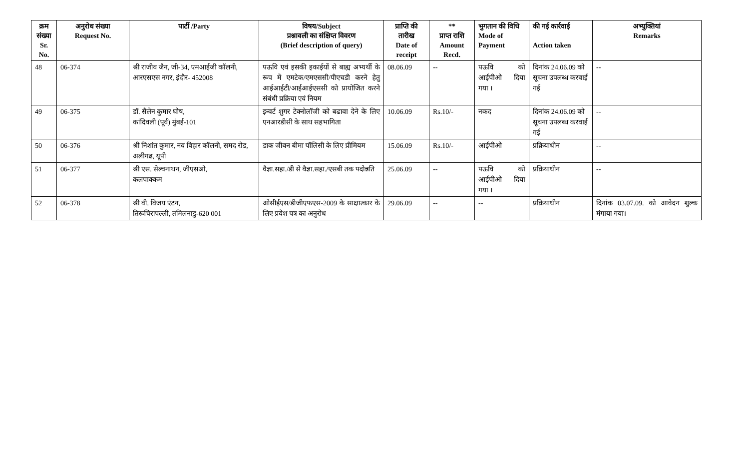| क्रम संख्या Sr. No. | अनुरोध संख्या Request No. | पार्टी /Party | विषय/Subject प्रश्नावली का संक्षिप्त विवरण (Brief description of query) | प्राप्ति की तारीख Date of receipt | ** प्राप्त राशि Amount Recd. | भुगतान की विधि Mode of Payment | की गई कार्रवाई Action taken | अभ्युक्तियां Remarks |
| --- | --- | --- | --- | --- | --- | --- | --- | --- |
| 48 | 06-374 | श्री राजीव जैन, जी-34, एमआईजी कॉलनी, आरएसएस नगर, इंदौर- 452008 | पऊवि एवं इसकी इकाईयों से बाह्य अभ्यर्थी के रूप में एमटेक/एमएससी/पीएचडी करने हेतु आईआईटी/आईआईएससी को प्रायोजित करने संबंधी प्रक्रिया एवं नियम | 08.06.09 | -- | पऊवि को आईपीओ दिया गया । | दिनांक 24.06.09 को सूचना उपलब्ध करवाई गई | -- |
| 49 | 06-375 | डॉ. सैलेन कुमार घोष, कांदिवली (पूर्व) मुंबई-101 | इन्वर्ट शुगर टेक्नोलॉजी को बढावा देने के लिए एनआरडीसी के साथ सहभागिता | 10.06.09 | Rs.10/- | नकद | दिनांक 24.06.09 को सूचना उपलब्ध करवाई गई | -- |
| 50 | 06-376 | श्री निशांत कुमार, नव विहार कॉलनी, समद रोड, अलीगढ, यूपी | डाक जीवन बीमा पॉलिसी के लिए प्रीमियम | 15.06.09 | Rs.10/- | आईपीओ | प्रक्रियाधीन | -- |
| 51 | 06-377 | श्री एस. सेल्वनाथन, जीएसओ, कलपाक्कम | वैज्ञा.सहा./डी से वैज्ञा.सहा./एसबी तक पदोन्नति | 25.06.09 | -- | पऊवि को आईपीओ दिया गया । | प्रक्रियाधीन | -- |
| 52 | 06-378 | श्री वी. विजय एंटन, तिरूचिरापल्ली, तमिलनाडु-620 001 | ओसीईएस/डीजीएफएस-2009 के साक्षात्कार के लिए प्रवेश पत्र का अनुरोध | 29.06.09 | -- | -- | प्रक्रियाधीन | दिनांक 03.07.09. को आवेदन शुल्क मंगाया गया। |